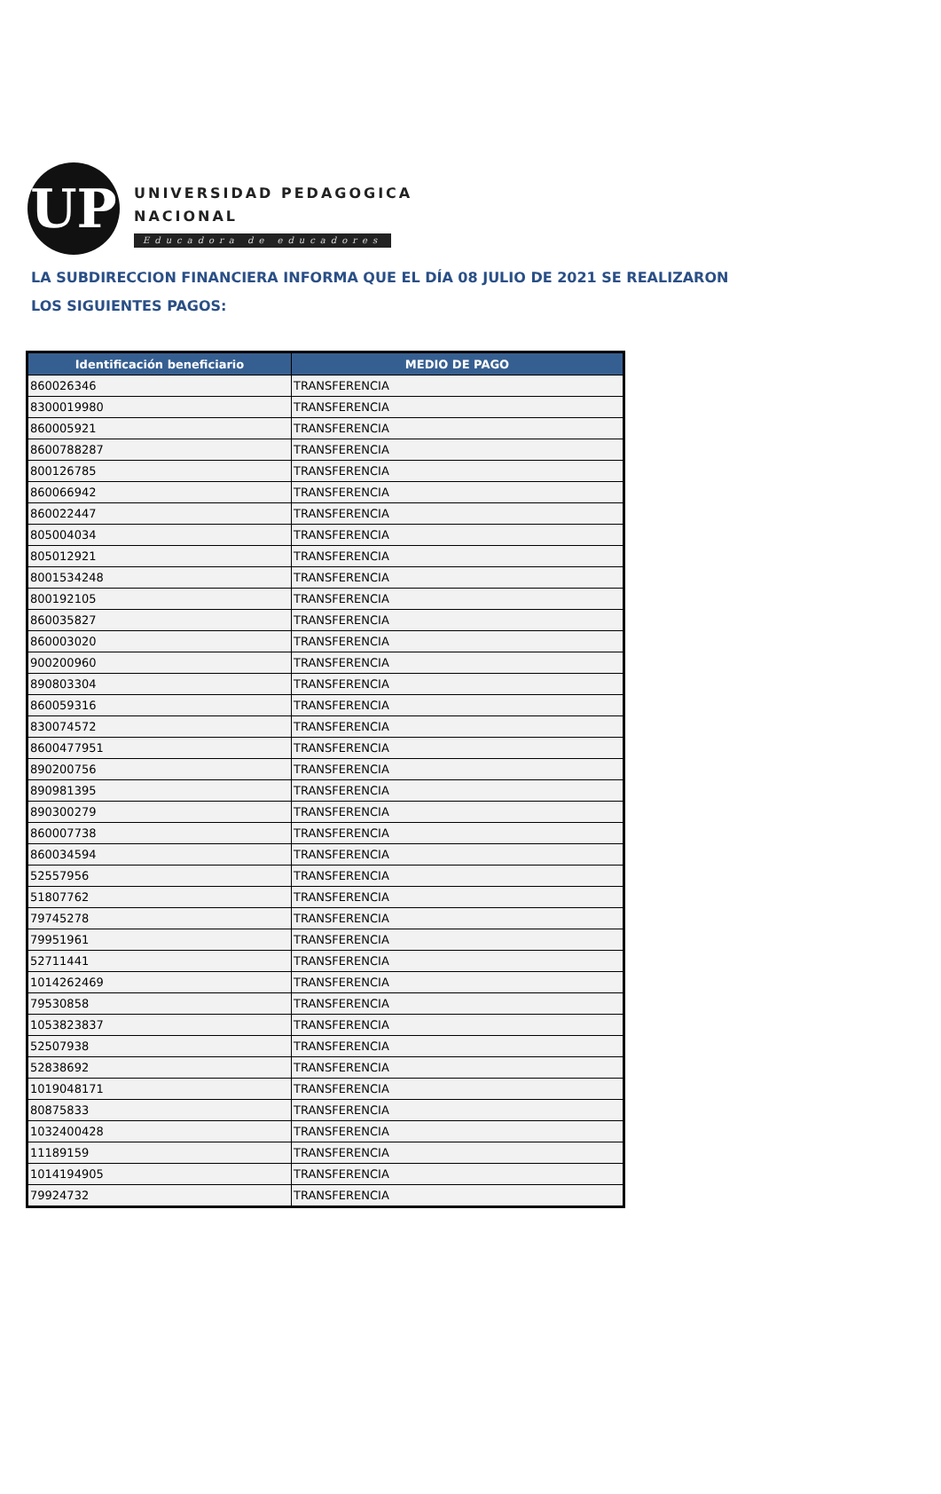UP
UNIVERSIDAD PEDAGOGICA
NACIONAL
Educadora de educadores
LA SUBDIRECCION FINANCIERA INFORMA QUE EL DÍA 08 JULIO DE 2021 SE REALIZARON
LOS SIGUIENTES PAGOS:
| Identificación beneficiario | MEDIO DE PAGO |
| --- | --- |
| 860026346 | TRANSFERENCIA |
| 8300019980 | TRANSFERENCIA |
| 860005921 | TRANSFERENCIA |
| 8600788287 | TRANSFERENCIA |
| 800126785 | TRANSFERENCIA |
| 860066942 | TRANSFERENCIA |
| 860022447 | TRANSFERENCIA |
| 805004034 | TRANSFERENCIA |
| 805012921 | TRANSFERENCIA |
| 8001534248 | TRANSFERENCIA |
| 800192105 | TRANSFERENCIA |
| 860035827 | TRANSFERENCIA |
| 860003020 | TRANSFERENCIA |
| 900200960 | TRANSFERENCIA |
| 890803304 | TRANSFERENCIA |
| 860059316 | TRANSFERENCIA |
| 830074572 | TRANSFERENCIA |
| 8600477951 | TRANSFERENCIA |
| 890200756 | TRANSFERENCIA |
| 890981395 | TRANSFERENCIA |
| 890300279 | TRANSFERENCIA |
| 860007738 | TRANSFERENCIA |
| 860034594 | TRANSFERENCIA |
| 52557956 | TRANSFERENCIA |
| 51807762 | TRANSFERENCIA |
| 79745278 | TRANSFERENCIA |
| 79951961 | TRANSFERENCIA |
| 52711441 | TRANSFERENCIA |
| 1014262469 | TRANSFERENCIA |
| 79530858 | TRANSFERENCIA |
| 1053823837 | TRANSFERENCIA |
| 52507938 | TRANSFERENCIA |
| 52838692 | TRANSFERENCIA |
| 1019048171 | TRANSFERENCIA |
| 80875833 | TRANSFERENCIA |
| 1032400428 | TRANSFERENCIA |
| 11189159 | TRANSFERENCIA |
| 1014194905 | TRANSFERENCIA |
| 79924732 | TRANSFERENCIA |